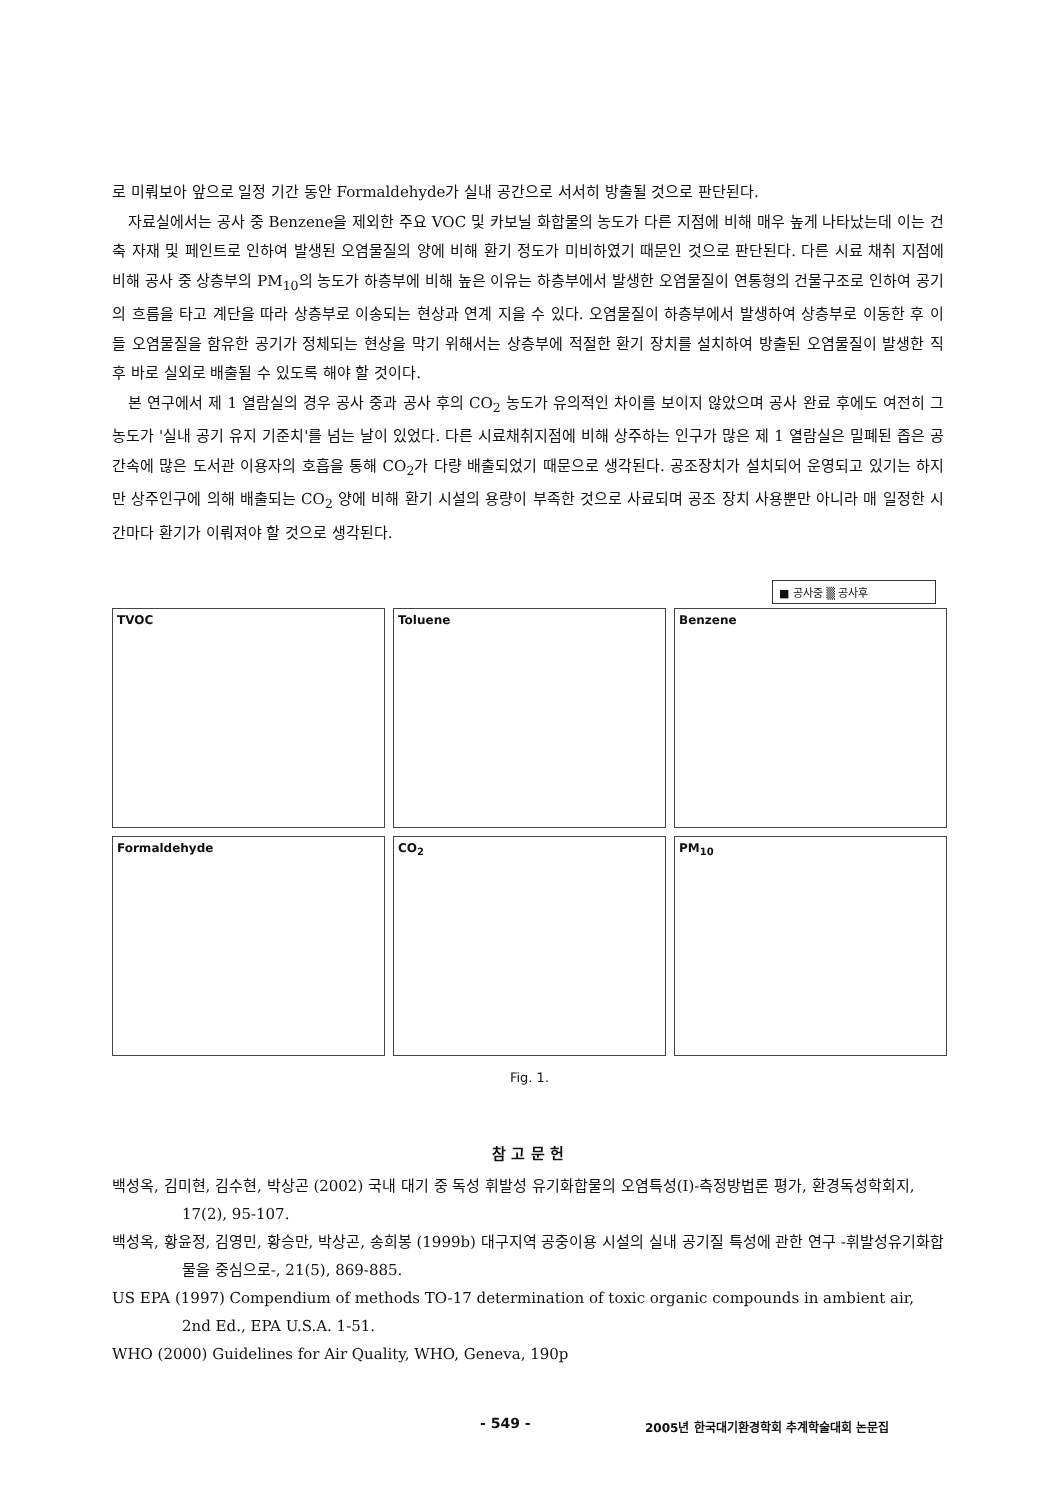로 미뤄보아 앞으로 일정 기간 동안 Formaldehyde가 실내 공간으로 서서히 방출될 것으로 판단된다.
자료실에서는 공사 중 Benzene을 제외한 주요 VOC 및 카보닐 화합물의 농도가 다른 지점에 비해 매우 높게 나타났는데 이는 건축 자재 및 페인트로 인하여 발생된 오염물질의 양에 비해 환기 정도가 미비하였기 때문인 것으로 판단된다. 다른 시료 채취 지점에 비해 공사 중 상층부의 PM<sub>10</sub>의 농도가 하층부에 비해 높은 이유는 하층부에서 발생한 오염물질이 연통형의 건물구조로 인하여 공기의 흐름을 타고 계단을 따라 상층부로 이송되는 현상과 연계 지을 수 있다. 오염물질이 하층부에서 발생하여 상층부로 이동한 후 이들 오염물질을 함유한 공기가 정체되는 현상을 막기 위해서는 상층부에 적절한 환기 장치를 설치하여 방출된 오염물질이 발생한 직후 바로 실외로 배출될 수 있도록 해야 할 것이다.
본 연구에서 제 1 열람실의 경우 공사 중과 공사 후의 CO<sub>2</sub> 농도가 유의적인 차이를 보이지 않았으며 공사 완료 후에도 여전히 그 농도가 '실내 공기 유지 기준치'를 넘는 날이 있었다. 다른 시료채취지점에 비해 상주하는 인구가 많은 제 1 열람실은 밀폐된 좁은 공간속에 많은 도서관 이용자의 호흡을 통해 CO<sub>2</sub>가 다량 배출되었기 때문으로 생각된다. 공조장치가 설치되어 운영되고 있기는 하지만 상주인구에 의해 배출되는 CO<sub>2</sub> 양에 비해 환기 시설의 용량이 부족한 것으로 사료되며 공조 장치 사용뿐만 아니라 매 일정한 시간마다 환기가 이뤄져야 할 것으로 생각된다.
■ 공사중 ▒ 공사후
TVOC
Toluene
Benzene
Formaldehyde
CO<sub>2</sub>
PM<sub>10</sub>
Fig. 1.
참 고 문 헌
백성옥, 김미현, 김수현, 박상곤 (2002) 국내 대기 중 독성 휘발성 유기화합물의 오염특성(I)-측정방법론 평가, 환경독성학회지, 17(2), 95-107.
백성옥, 황윤정, 김영민, 황승만, 박상곤, 송희봉 (1999b) 대구지역 공중이용 시설의 실내 공기질 특성에 관한 연구 -휘발성유기화합물을 중심으로-, 21(5), 869-885.
US EPA (1997) Compendium of methods TO-17 determination of toxic organic compounds in ambient air, 2nd Ed., EPA U.S.A. 1-51.
WHO (2000) Guidelines for Air Quality, WHO, Geneva, 190p
- 549 -
2005년 한국대기환경학회 추계학술대회 논문집